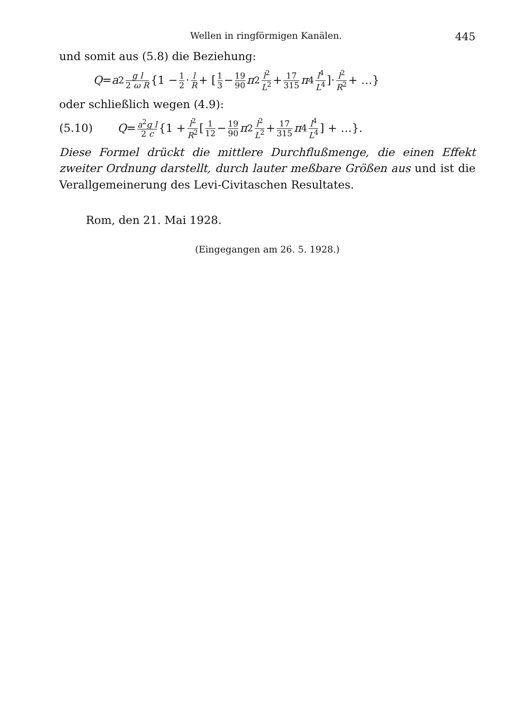Wellen in ringförmigen Kanälen. 445
und somit aus (5.8) die Beziehung:
Q = a<sup>2</sup> g l 2 ω R {1 − 1 2 · l R + [1 3 − 19 90 π<sup>2</sup> l<sup>2</sup> L<sup>2</sup> + 17 315 π<sup>4</sup> l<sup>4</sup> L<sup>4</sup>]· l<sup>2</sup> R<sup>2</sup> + …}
oder schließlich wegen (4.9):
(5.10) Q = a<sup>2</sup>g l 2 c {1 + l<sup>2</sup> R<sup>2</sup> [1 12 − 19 90 π<sup>2</sup> l<sup>2</sup> L<sup>2</sup> + 17 315 π<sup>4</sup> l<sup>4</sup> L<sup>4</sup>] + …}.
Diese Formel drückt die mittlere Durchflußmenge, die einen Effekt zweiter Ordnung darstellt, durch lauter meßbare Größen aus und ist die Verallgemeinerung des Levi-Civitaschen Resultates.
Rom, den 21. Mai 1928.
(Eingegangen am 26. 5. 1928.)